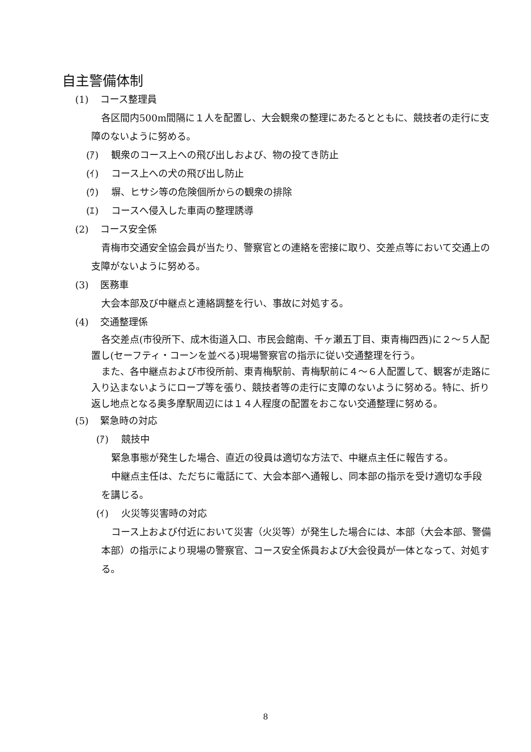自主警備体制
(1) コース整理員
各区間内500m間隔に１人を配置し、大会観衆の整理にあたるとともに、競技者の走行に支障のないように努める。
(ｱ) 観衆のコース上への飛び出しおよび、物の投てき防止
(ｲ) コース上への犬の飛び出し防止
(ｳ) 塀、ヒサシ等の危険個所からの観衆の排除
(ｴ) コースへ侵入した車両の整理誘導
(2) コース安全係
青梅市交通安全協会員が当たり、警察官との連絡を密接に取り、交差点等において交通上の支障がないように努める。
(3) 医務車
大会本部及び中継点と連絡調整を行い、事故に対処する。
(4) 交通整理係
各交差点(市役所下、成木街道入口、市民会館南、千ヶ瀬五丁目、東青梅四西)に２～５人配置し(セーフティ・コーンを並べる)現場警察官の指示に従い交通整理を行う。
また、各中継点および市役所前、東青梅駅前、青梅駅前に４～６人配置して、観客が走路に入り込まないようにロープ等を張り、競技者等の走行に支障のないように努める。特に、折り返し地点となる奥多摩駅周辺には１４人程度の配置をおこない交通整理に努める。
(5) 緊急時の対応
(ｱ) 競技中
緊急事態が発生した場合、直近の役員は適切な方法で、中継点主任に報告する。
中継点主任は、ただちに電話にて、大会本部へ通報し、同本部の指示を受け適切な手段を講じる。
(ｲ) 火災等災害時の対応
コース上および付近において災害（火災等）が発生した場合には、本部（大会本部、警備本部）の指示により現場の警察官、コース安全係員および大会役員が一体となって、対処する。
8